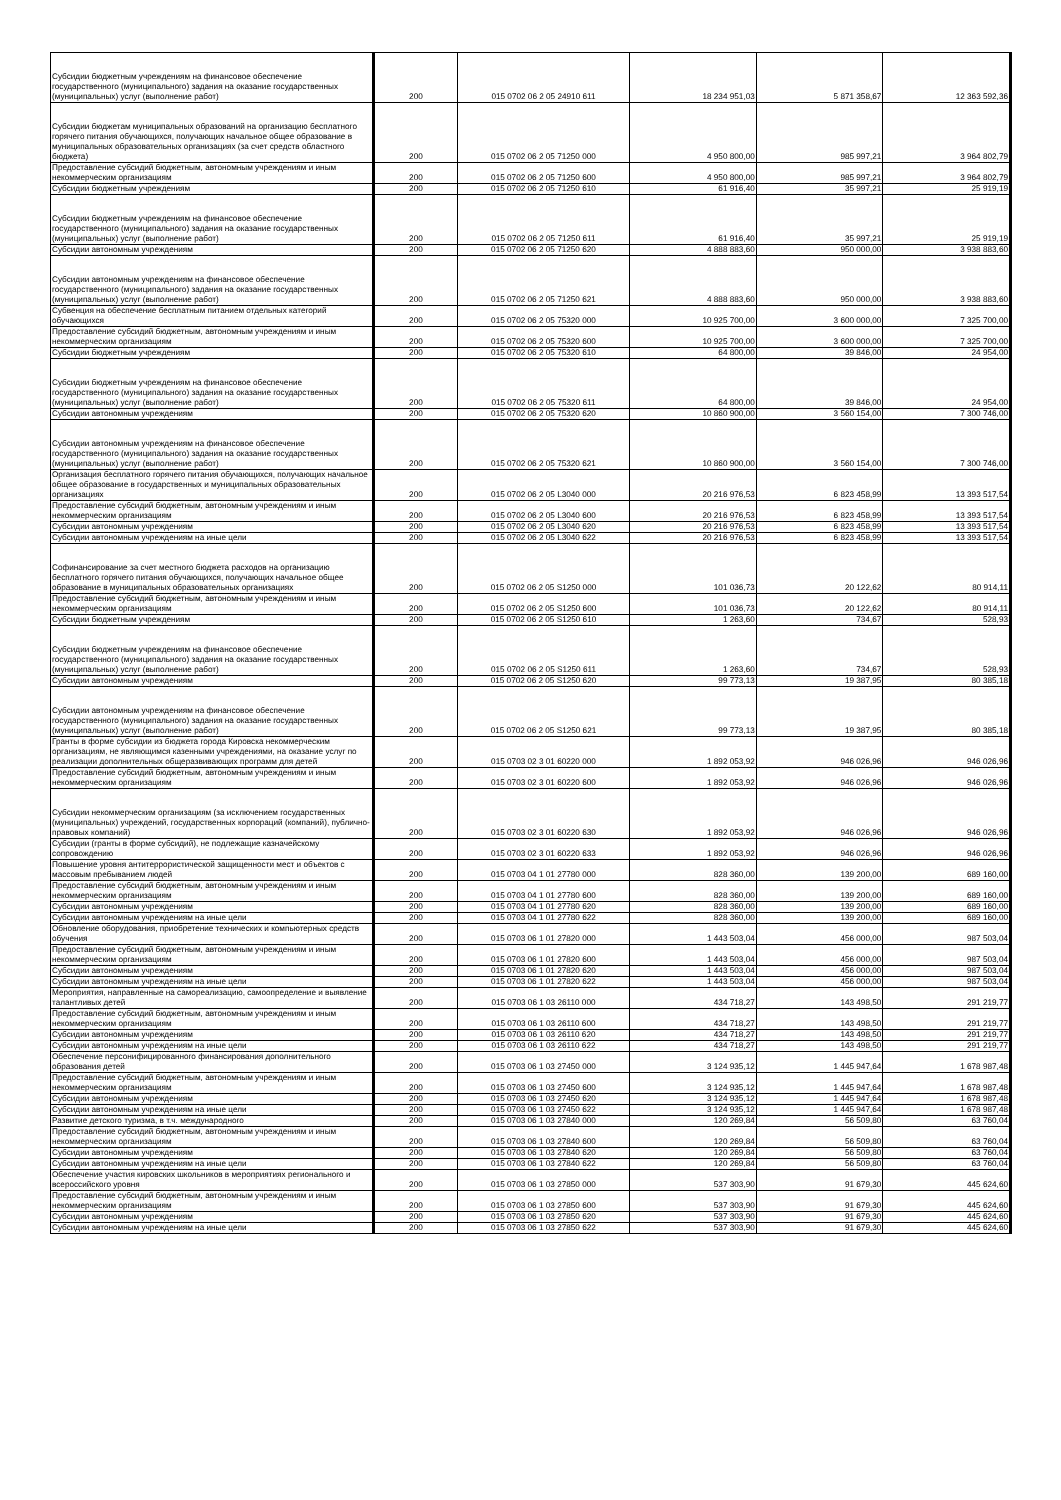| Субсидии бюджетным учреждениям на финансовое обеспечение государственного (муниципального) задания на оказание государственных (муниципальных) услуг (выполнение работ) | 200 | 015 0702 06 2 05 24910 611 | 18 234 951,03 | 5 871 358,67 | 12 363 592,36 |
| Субсидии бюджетам муниципальных образований на организацию бесплатного горячего питания обучающихся, получающих начальное общее образование в муниципальных образовательных организациях (за счет средств областного бюджета) | 200 | 015 0702 06 2 05 71250 000 | 4 950 800,00 | 985 997,21 | 3 964 802,79 |
| Предоставление субсидий бюджетным, автономным учреждениям и иным некоммерческим организациям | 200 | 015 0702 06 2 05 71250 600 | 4 950 800,00 | 985 997,21 | 3 964 802,79 |
| Субсидии бюджетным учреждениям | 200 | 015 0702 06 2 05 71250 610 | 61 916,40 | 35 997,21 | 25 919,19 |
| Субсидии бюджетным учреждениям на финансовое обеспечение государственного (муниципального) задания на оказание государственных (муниципальных) услуг (выполнение работ) | 200 | 015 0702 06 2 05 71250 611 | 61 916,40 | 35 997,21 | 25 919,19 |
| Субсидии автономным учреждениям | 200 | 015 0702 06 2 05 71250 620 | 4 888 883,60 | 950 000,00 | 3 938 883,60 |
| Субсидии автономным учреждениям на финансовое обеспечение государственного (муниципального) задания на оказание государственных (муниципальных) услуг (выполнение работ) | 200 | 015 0702 06 2 05 71250 621 | 4 888 883,60 | 950 000,00 | 3 938 883,60 |
| Субвенция на обеспечение бесплатным питанием отдельных категорий обучающихся | 200 | 015 0702 06 2 05 75320 000 | 10 925 700,00 | 3 600 000,00 | 7 325 700,00 |
| Предоставление субсидий бюджетным, автономным учреждениям и иным некоммерческим организациям | 200 | 015 0702 06 2 05 75320 600 | 10 925 700,00 | 3 600 000,00 | 7 325 700,00 |
| Субсидии бюджетным учреждениям | 200 | 015 0702 06 2 05 75320 610 | 64 800,00 | 39 846,00 | 24 954,00 |
| Субсидии бюджетным учреждениям на финансовое обеспечение государственного (муниципального) задания на оказание государственных (муниципальных) услуг (выполнение работ) | 200 | 015 0702 06 2 05 75320 611 | 64 800,00 | 39 846,00 | 24 954,00 |
| Субсидии автономным учреждениям | 200 | 015 0702 06 2 05 75320 620 | 10 860 900,00 | 3 560 154,00 | 7 300 746,00 |
| Субсидии автономным учреждениям на финансовое обеспечение государственного (муниципального) задания на оказание государственных (муниципальных) услуг (выполнение работ) | 200 | 015 0702 06 2 05 75320 621 | 10 860 900,00 | 3 560 154,00 | 7 300 746,00 |
| Организация бесплатного горячего питания обучающихся, получающих начальное общее образование в государственных и муниципальных образовательных организациях | 200 | 015 0702 06 2 05 L3040 000 | 20 216 976,53 | 6 823 458,99 | 13 393 517,54 |
| Предоставление субсидий бюджетным, автономным учреждениям и иным некоммерческим организациям | 200 | 015 0702 06 2 05 L3040 600 | 20 216 976,53 | 6 823 458,99 | 13 393 517,54 |
| Субсидии автономным учреждениям | 200 | 015 0702 06 2 05 L3040 620 | 20 216 976,53 | 6 823 458,99 | 13 393 517,54 |
| Субсидии автономным учреждениям на иные цели | 200 | 015 0702 06 2 05 L3040 622 | 20 216 976,53 | 6 823 458,99 | 13 393 517,54 |
| Софинансирование за счет местного бюджета расходов на организацию бесплатного горячего питания обучающихся, получающих начальное общее образование в муниципальных образовательных организациях | 200 | 015 0702 06 2 05 S1250 000 | 101 036,73 | 20 122,62 | 80 914,11 |
| Предоставление субсидий бюджетным, автономным учреждениям и иным некоммерческим организациям | 200 | 015 0702 06 2 05 S1250 600 | 101 036,73 | 20 122,62 | 80 914,11 |
| Субсидии бюджетным учреждениям | 200 | 015 0702 06 2 05 S1250 610 | 1 263,60 | 734,67 | 528,93 |
| Субсидии бюджетным учреждениям на финансовое обеспечение государственного (муниципального) задания на оказание государственных (муниципальных) услуг (выполнение работ) | 200 | 015 0702 06 2 05 S1250 611 | 1 263,60 | 734,67 | 528,93 |
| Субсидии автономным учреждениям | 200 | 015 0702 06 2 05 S1250 620 | 99 773,13 | 19 387,95 | 80 385,18 |
| Субсидии автономным учреждениям на финансовое обеспечение государственного (муниципального) задания на оказание государственных (муниципальных) услуг (выполнение работ) | 200 | 015 0702 06 2 05 S1250 621 | 99 773,13 | 19 387,95 | 80 385,18 |
| Гранты в форме субсидии из бюджета города Кировска некоммерческим организациям, не являющимся казенными учреждениями, на оказание услуг по реализации дополнительных общеразвивающих программ для детей | 200 | 015 0703 02 3 01 60220 000 | 1 892 053,92 | 946 026,96 | 946 026,96 |
| Предоставление субсидий бюджетным, автономным учреждениям и иным некоммерческим организациям | 200 | 015 0703 02 3 01 60220 600 | 1 892 053,92 | 946 026,96 | 946 026,96 |
| Субсидии некоммерческим организациям (за исключением государственных (муниципальных) учреждений, государственных корпораций (компаний), публично-правовых компаний) | 200 | 015 0703 02 3 01 60220 630 | 1 892 053,92 | 946 026,96 | 946 026,96 |
| Субсидии (гранты в форме субсидий), не подлежащие казначейскому сопровождению | 200 | 015 0703 02 3 01 60220 633 | 1 892 053,92 | 946 026,96 | 946 026,96 |
| Повышение уровня антитеррористической защищенности мест и объектов с массовым пребыванием людей | 200 | 015 0703 04 1 01 27780 000 | 828 360,00 | 139 200,00 | 689 160,00 |
| Предоставление субсидий бюджетным, автономным учреждениям и иным некоммерческим организациям | 200 | 015 0703 04 1 01 27780 600 | 828 360,00 | 139 200,00 | 689 160,00 |
| Субсидии автономным учреждениям | 200 | 015 0703 04 1 01 27780 620 | 828 360,00 | 139 200,00 | 689 160,00 |
| Субсидии автономным учреждениям на иные цели | 200 | 015 0703 04 1 01 27780 622 | 828 360,00 | 139 200,00 | 689 160,00 |
| Обновление оборудования, приобретение технических и компьютерных средств обучения | 200 | 015 0703 06 1 01 27820 000 | 1 443 503,04 | 456 000,00 | 987 503,04 |
| Предоставление субсидий бюджетным, автономным учреждениям и иным некоммерческим организациям | 200 | 015 0703 06 1 01 27820 600 | 1 443 503,04 | 456 000,00 | 987 503,04 |
| Субсидии автономным учреждениям | 200 | 015 0703 06 1 01 27820 620 | 1 443 503,04 | 456 000,00 | 987 503,04 |
| Субсидии автономным учреждениям на иные цели | 200 | 015 0703 06 1 01 27820 622 | 1 443 503,04 | 456 000,00 | 987 503,04 |
| Мероприятия, направленные на самореализацию, самоопределение и выявление талантливых детей | 200 | 015 0703 06 1 03 26110 000 | 434 718,27 | 143 498,50 | 291 219,77 |
| Предоставление субсидий бюджетным, автономным учреждениям и иным некоммерческим организациям | 200 | 015 0703 06 1 03 26110 600 | 434 718,27 | 143 498,50 | 291 219,77 |
| Субсидии автономным учреждениям | 200 | 015 0703 06 1 03 26110 620 | 434 718,27 | 143 498,50 | 291 219,77 |
| Субсидии автономным учреждениям на иные цели | 200 | 015 0703 06 1 03 26110 622 | 434 718,27 | 143 498,50 | 291 219,77 |
| Обеспечение персонифицированного финансирования дополнительного образования детей | 200 | 015 0703 06 1 03 27450 000 | 3 124 935,12 | 1 445 947,64 | 1 678 987,48 |
| Предоставление субсидий бюджетным, автономным учреждениям и иным некоммерческим организациям | 200 | 015 0703 06 1 03 27450 600 | 3 124 935,12 | 1 445 947,64 | 1 678 987,48 |
| Субсидии автономным учреждениям | 200 | 015 0703 06 1 03 27450 620 | 3 124 935,12 | 1 445 947,64 | 1 678 987,48 |
| Субсидии автономным учреждениям на иные цели | 200 | 015 0703 06 1 03 27450 622 | 3 124 935,12 | 1 445 947,64 | 1 678 987,48 |
| Развитие детского туризма, в т.ч. международного | 200 | 015 0703 06 1 03 27840 000 | 120 269,84 | 56 509,80 | 63 760,04 |
| Предоставление субсидий бюджетным, автономным учреждениям и иным некоммерческим организациям | 200 | 015 0703 06 1 03 27840 600 | 120 269,84 | 56 509,80 | 63 760,04 |
| Субсидии автономным учреждениям | 200 | 015 0703 06 1 03 27840 620 | 120 269,84 | 56 509,80 | 63 760,04 |
| Субсидии автономным учреждениям на иные цели | 200 | 015 0703 06 1 03 27840 622 | 120 269,84 | 56 509,80 | 63 760,04 |
| Обеспечение участия кировских школьников в мероприятиях регионального и всероссийского уровня | 200 | 015 0703 06 1 03 27850 000 | 537 303,90 | 91 679,30 | 445 624,60 |
| Предоставление субсидий бюджетным, автономным учреждениям и иным некоммерческим организациям | 200 | 015 0703 06 1 03 27850 600 | 537 303,90 | 91 679,30 | 445 624,60 |
| Субсидии автономным учреждениям | 200 | 015 0703 06 1 03 27850 620 | 537 303,90 | 91 679,30 | 445 624,60 |
| Субсидии автономным учреждениям на иные цели | 200 | 015 0703 06 1 03 27850 622 | 537 303,90 | 91 679,30 | 445 624,60 |